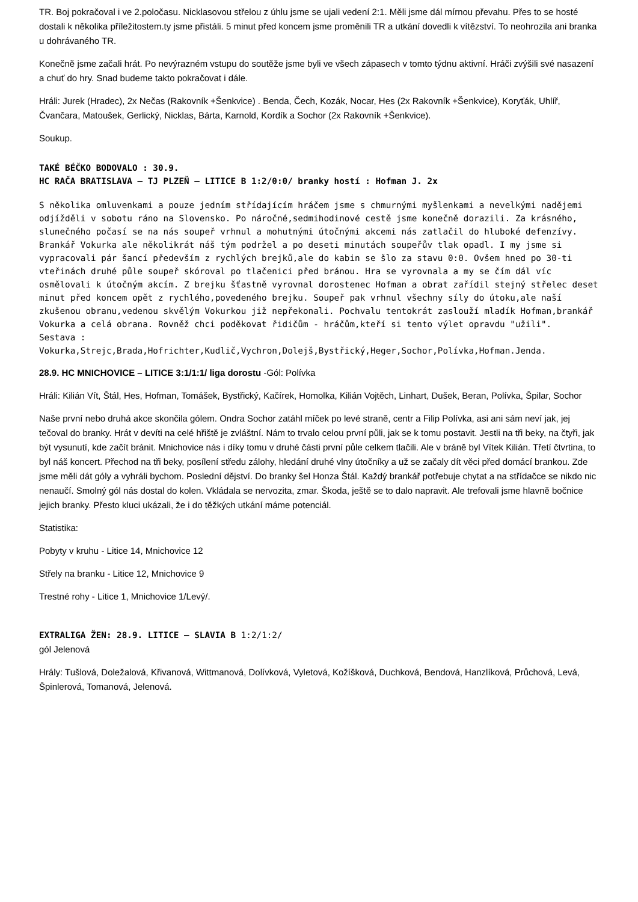TR. Boj pokračoval i ve 2.poločasu. Nicklasovou střelou z úhlu jsme se ujali vedení 2:1. Měli jsme dál mírnou převahu. Přes to se hosté dostali k několika příležitostem.ty jsme přistáli. 5 minut před koncem jsme proměnili TR a utkání dovedli k vítězství. To neohrozila ani branka u dohrávaného TR.
Konečně jsme začali hrát. Po nevýrazném vstupu do soutěže jsme byli ve všech zápasech v tomto týdnu aktivní. Hráči zvýšili své nasazení a chuť do hry. Snad budeme takto pokračovat i dále.
Hráli: Jurek (Hradec), 2x Nečas (Rakovník +Šenkvice) . Benda, Čech, Kozák, Nocar, Hes (2x Rakovník +Šenkvice), Koryťák, Uhlíř, Čvančara, Matoušek, Gerlický, Nicklas, Bárta, Karnold, Kordík a Sochor (2x Rakovník +Šenkvice).
Soukup.
TAKÉ BÉČKO BODOVALO : 30.9.
HC RAČA BRATISLAVA – TJ PLZEŇ – LITICE B 1:2/0:0/ branky hostí : Hofman J. 2x
S několika omluvenkami a pouze jedním střídajícím hráčem jsme s chmurnými myšlenkami a nevelkými nadějemi odjížděli v sobotu ráno na Slovensko. Po náročné,sedmihodinové cestě jsme konečně dorazili. Za krásného, slunečného počasí se na nás soupeř vrhnul a mohutnými útočnými akcemi nás zatlačil do hluboké defenzívy. Brankář Vokurka ale několikrát náš tým podržel a po deseti minutách soupeřův tlak opadl. I my jsme si vypracovali pár šancí především z rychlých brejků,ale do kabin se šlo za stavu 0:0. Ovšem hned po 30-ti vteřinách druhé půle soupeř skóroval po tlačenici před bránou. Hra se vyrovnala a my se čím dál víc osmělovali k útočným akcím. Z brejku šťastně vyrovnal dorostenec Hofman a obrat zařídil stejný střelec deset minut před koncem opět z rychlého,povedeného brejku. Soupeř pak vrhnul všechny síly do útoku,ale naší zkušenou obranu,vedenou skvělým Vokurkou již nepřekonali. Pochvalu tentokrát zaslouží mladík Hofman,brankář Vokurka a celá obrana. Rovněž chci poděkovat řidičům - hráčům,kteří si tento výlet opravdu "užili". Sestava : Vokurka,Strejc,Brada,Hofrichter,Kudlič,Vychron,Dolejš,Bystřický,Heger,Sochor,Polívka,Hofman.Jenda.
28.9. HC MNICHOVICE – LITICE 3:1/1:1/ liga dorostu -Gól: Polívka
Hráli: Kilián Vít, Štál, Hes, Hofman, Tomášek, Bystřický, Kačírek, Homolka, Kilián Vojtěch, Linhart, Dušek, Beran, Polívka, Špilar, Sochor
Naše první nebo druhá akce skončila gólem. Ondra Sochor zatáhl míček po levé straně, centr a Filip Polívka, asi ani sám neví jak, jej tečoval do branky. Hrát v devíti na celé hřiště je zvláštní. Nám to trvalo celou první půli, jak se k tomu postavit. Jestli na tři beky, na čtyři, jak být vysunutí, kde začít bránit. Mnichovice nás i díky tomu v druhé části první půle celkem tlačili. Ale v bráně byl Vítek Kilián. Třetí čtvrtina, to byl náš koncert. Přechod na tři beky, posílení středu zálohy, hledání druhé vlny útočníky a už se začaly dít věci před domácí brankou. Zde jsme měli dát góly a vyhráli bychom. Poslední dějství. Do branky šel Honza Štál. Každý brankář potřebuje chytat a na střídačce se nikdo nic nenaučí. Smolný gól nás dostal do kolen. Vkládala se nervozita, zmar. Škoda, ještě se to dalo napravit. Ale trefovali jsme hlavně bočnice jejich branky. Přesto kluci ukázali, že i do těžkých utkání máme potenciál.
Statistika:
Pobyty v kruhu - Litice 14, Mnichovice 12
Střely na branku - Litice 12, Mnichovice 9
Trestné rohy - Litice 1, Mnichovice 1/Levý/.
EXTRALIGA ŽEN: 28.9. LITICE – SLAVIA B 1:2/1:2/
gól Jelenová
Hrály: Tušlová, Doležalová, Křivanová, Wittmanová, Dolívková, Vyletová, Kožíšková, Duchková, Bendová, Hanzlíková, Průchová, Levá, Špinlerová, Tomanová, Jelenová.